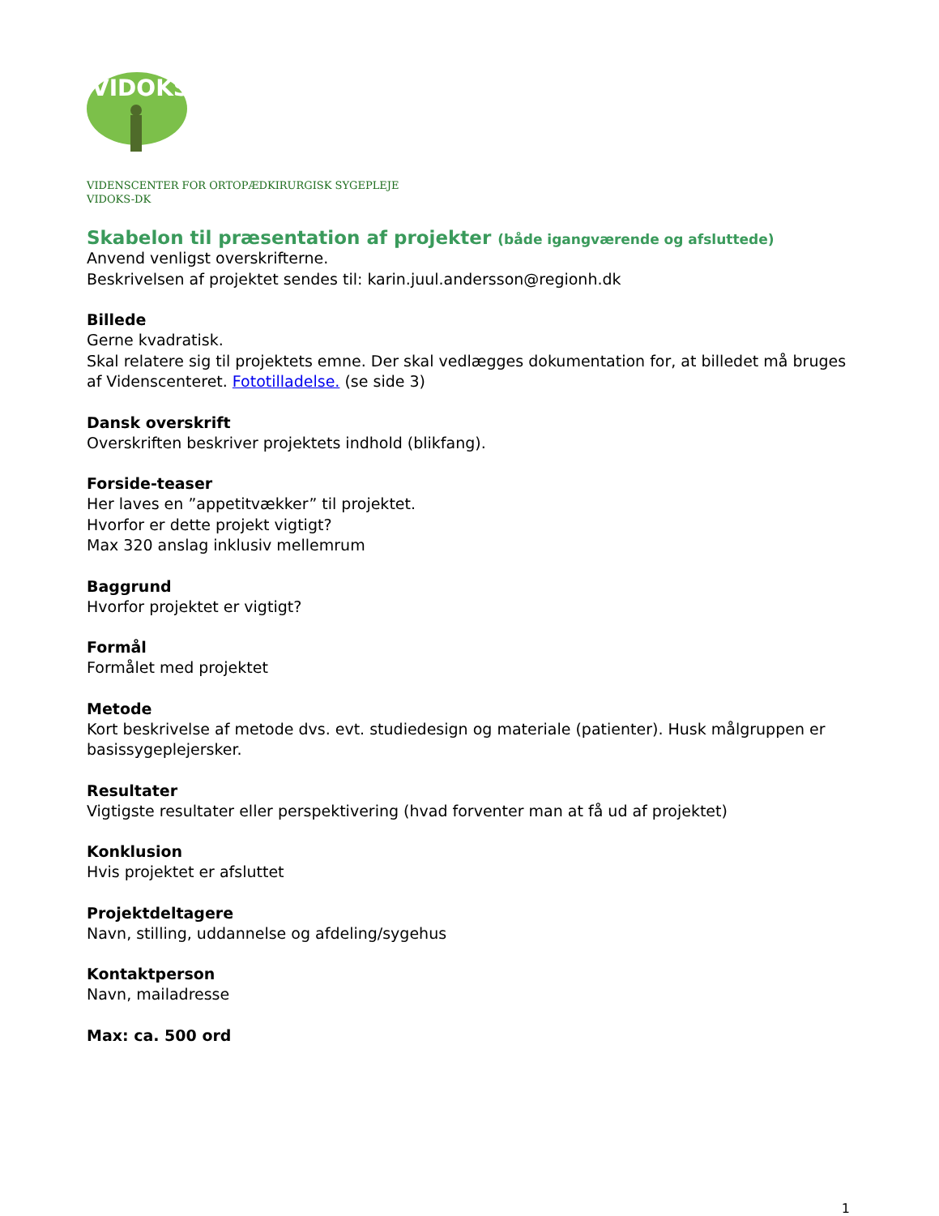VIDOKS
VIDENSCENTER FOR ORTOPÆDKIRURGISK SYGEPLEJE
VIDOKS-DK
Skabelon til præsentation af projekter (både igangværende og afsluttede)
Anvend venligst overskrifterne.
Beskrivelsen af projektet sendes til: karin.juul.andersson@regionh.dk
Billede
Gerne kvadratisk.
Skal relatere sig til projektets emne. Der skal vedlægges dokumentation for, at billedet må bruges af Videnscenteret. Fototilladelse. (se side 3)
Dansk overskrift
Overskriften beskriver projektets indhold (blikfang).
Forside-teaser
Her laves en ”appetitvækker” til projektet.
Hvorfor er dette projekt vigtigt?
Max 320 anslag inklusiv mellemrum
Baggrund
Hvorfor projektet er vigtigt?
Formål
Formålet med projektet
Metode
Kort beskrivelse af metode dvs. evt. studiedesign og materiale (patienter). Husk målgruppen er basissygeplejersker.
Resultater
Vigtigste resultater eller perspektivering (hvad forventer man at få ud af projektet)
Konklusion
Hvis projektet er afsluttet
Projektdeltagere
Navn, stilling, uddannelse og afdeling/sygehus
Kontaktperson
Navn, mailadresse
Max: ca. 500 ord
1